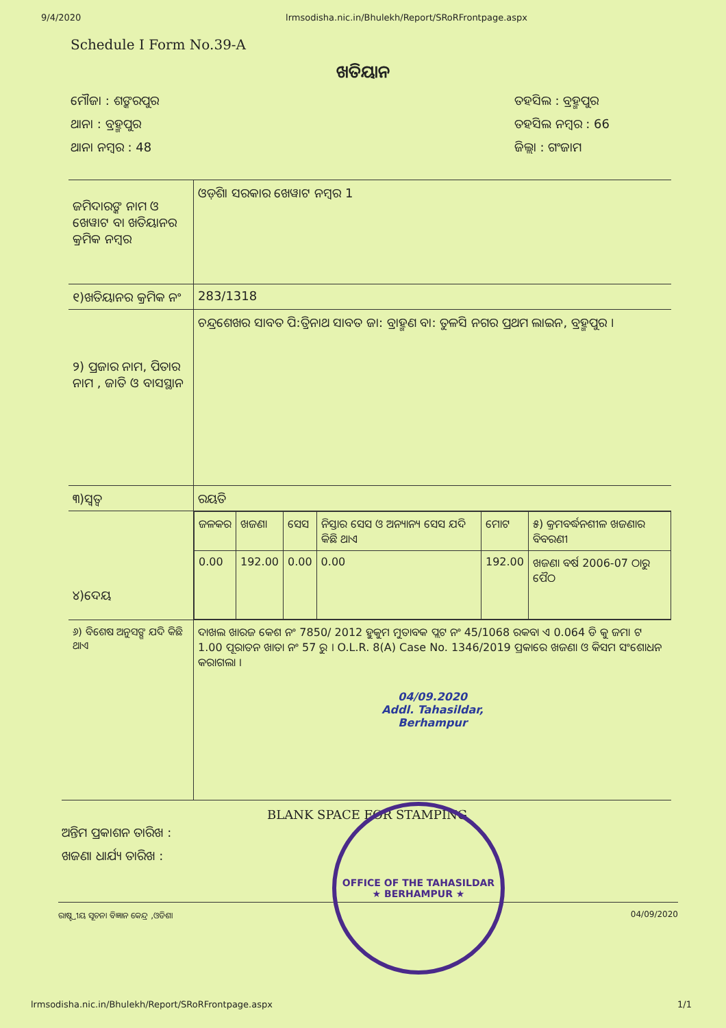9/4/2020 lrmsodisha.nic.in/Bhulekh/Report/SRoRFrontpage.aspx
Schedule I Form No.39-A
ଖତିୟାନ
ମୌଜା : ଶଙ୍କରପୁର
ଥାନା : ବ୍ରହ୍ମପୁର
ଥାନା ନମ୍ବର : 48
ତହସିଲ : ବ୍ରହ୍ମପୁର
ତହସିଲ ନମ୍ବର : 66
ଜିଲ୍ଲା : ଗଂଜାମ
| ଜମିଦାରଙ୍କ ନାମ ଓ ଖେୱାଟ ବା ଖତିୟାନର କ୍ରମିକ ନମ୍ବର | ଓଡ଼ିଶା ସରକାର ଖେୱାଟ ନମ୍ବର 1 |
| ୧)ଖତିୟାନର କ୍ରମିକ ନଂ | 283/1318 |
| ୨) ପ୍ରଜାର ନାମ, ପିତାର ନାମ , ଜାତି ଓ ବାସସ୍ଥାନ | ଚନ୍ଦ୍ରଶେଖର ସାବତ ପି:ତ୍ରିନାଥ ସାବତ ଜା: ବ୍ରାହ୍ମଣ ବା: ତୁଳସି ନଗର ପ୍ରଥମ ଲାଇନ, ବ୍ରହ୍ମପୁର । |
| ୩)ସ୍ୱତ୍ୱ | ରୟତି |
| ୪)ଦେୟ | / ଜଳକର / ଖଜଣା / ସେସ / ନିସ୍ତାର ସେସ ଓ ଅନ୍ୟାନ୍ୟ ସେସ ଯଦି କିଛି ଥାଏ / ମୋଟ / ୫) କ୍ରମବର୍ଦ୍ଧନଶୀଳ ଖଜଣାର ବିବରଣୀ / / 0.00 / 192.00 / 0.00 / 0.00 / 192.00 / ଖଜଣା ବର୍ଷ 2006-07 ଠାରୁ ପୈଠ / |
| ୬) ବିଶେଷ ଅନୁସଙ୍ଗ ଯଦି କିଛି ଥାଏ | ଦାଖଲ ଖାରଜ କେଶ ନଂ 7850/ 2012 ହୁକୁମ ମୁତାବକ ପ୍ଲଟ ନଂ 45/1068 ରକବା ଏ 0.064 ଡି କୁ ଜମା ଟ 1.00 ପୂରାତନ ଖାତା ନଂ 57 ରୁ । O.L.R. 8(A) Case No. 1346/2019 ପ୍ରକାରେ ଖଜଣା ଓ କିସମ ସଂଶୋଧନ କରାଗଲା । 04/09.2020 Addl. Tahasildar, Berhampur |
ଅନ୍ତିମ ପ୍ରକାଶନ ତାରିଖ :
ଖଜଣା ଧାର୍ଯ୍ୟ ତାରିଖ :
BLANK SPACE FOR STAMPING
ରାଷ୍ଟ୍ରୀୟ ସୂଚନା ବିଜ୍ଞାନ କେନ୍ଦ୍ର ,ଓଡିଶା 04/09/2020
OFFICE OF THE TAHASILDAR
★ BERHAMPUR ★
lrmsodisha.nic.in/Bhulekh/Report/SRoRFrontpage.aspx 1/1